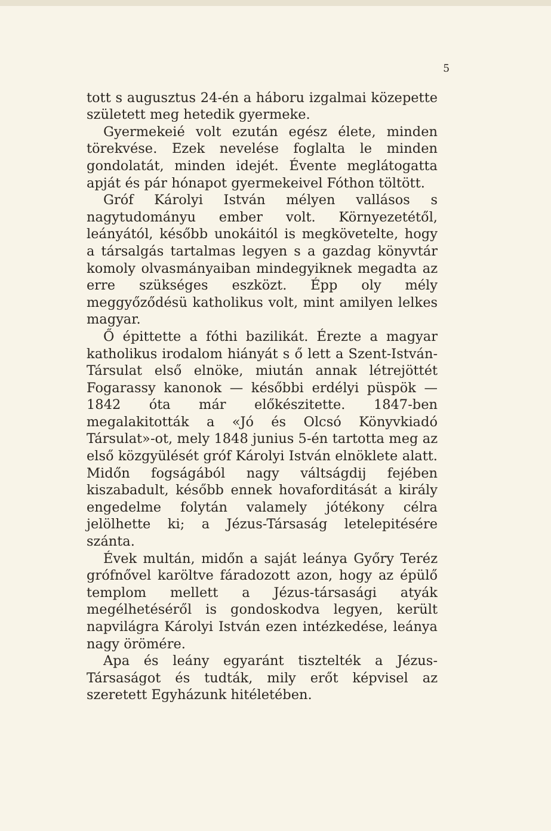5
tott s augusztus 24-én a háboru izgalmai közepette született meg hetedik gyermeke.
Gyermekeié volt ezután egész élete, minden törekvése. Ezek nevelése foglalta le minden gondolatát, minden idejét. Évente meglátogatta apját és pár hónapot gyermekeivel Fóthon töltött.
Gróf Károlyi István mélyen vallásos s nagytudományu ember volt. Környezetétől, leányától, később unokáitól is megkövetelte, hogy a társalgás tartalmas legyen s a gazdag könyvtár komoly olvasmányaiban mindegyiknek megadta az erre szükséges eszközt. Épp oly mély meggyőződésü katholikus volt, mint amilyen lelkes magyar.
Ő épittette a fóthi bazilikát. Érezte a magyar katholikus irodalom hiányát s ő lett a Szent-István-Társulat első elnöke, miután annak létrejöttét Fogarassy kanonok — későbbi erdélyi püspök — 1842 óta már előkészitette. 1847-ben megalakitották a «Jó és Olcsó Könyvkiadó Társulat»-ot, mely 1848 junius 5-én tartotta meg az első közgyülését gróf Károlyi István elnöklete alatt. Midőn fogságából nagy váltságdij fejében kiszabadult, később ennek hovaforditását a király engedelme folytán valamely jótékony célra jelölhette ki; a Jézus-Társaság letelepitésére szánta.
Évek multán, midőn a saját leánya Győry Teréz grófnővel karöltve fáradozott azon, hogy az épülő templom mellett a Jézus-társasági atyák megélhetéséről is gondoskodva legyen, került napvilágra Károlyi István ezen intézkedése, leánya nagy örömére.
Apa és leány egyaránt tisztelték a Jézus-Társaságot és tudták, mily erőt képvisel az szeretett Egyházunk hitéletében.